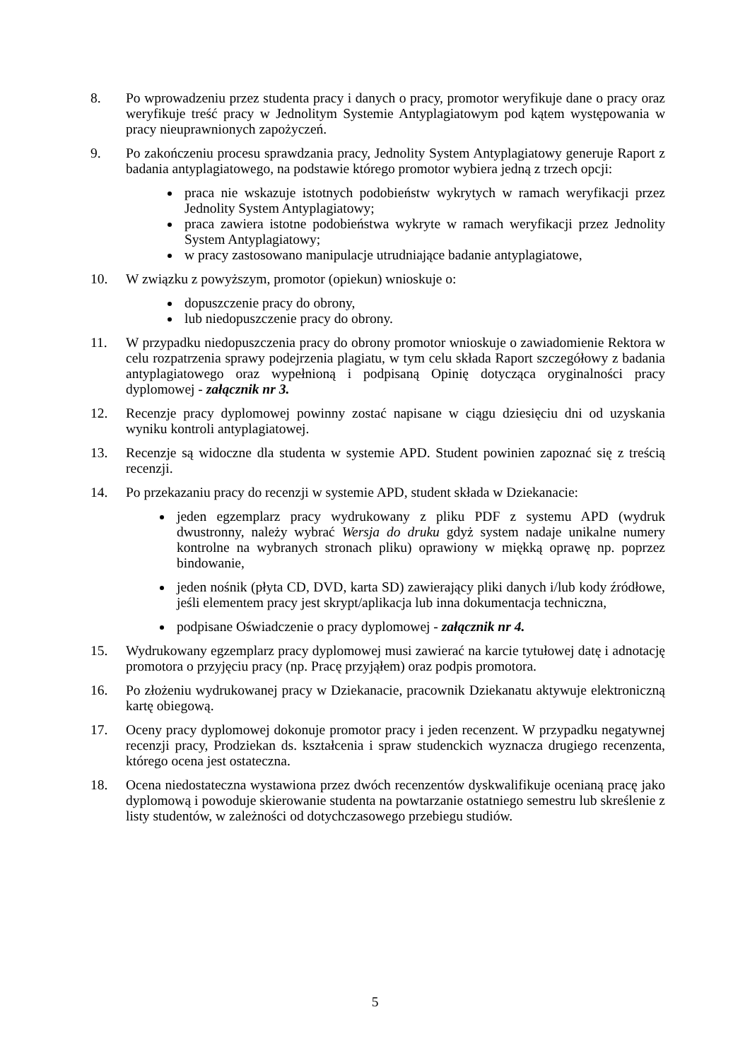8. Po wprowadzeniu przez studenta pracy i danych o pracy, promotor weryfikuje dane o pracy oraz weryfikuje treść pracy w Jednolitym Systemie Antyplagiatowym pod kątem występowania w pracy nieuprawnionych zapożyczeń.
9. Po zakończeniu procesu sprawdzania pracy, Jednolity System Antyplagiatowy generuje Raport z badania antyplagiatowego, na podstawie którego promotor wybiera jedną z trzech opcji:
praca nie wskazuje istotnych podobieństw wykrytych w ramach weryfikacji przez Jednolity System Antyplagiatowy;
praca zawiera istotne podobieństwa wykryte w ramach weryfikacji przez Jednolity System Antyplagiatowy;
w pracy zastosowano manipulacje utrudniające badanie antyplagiatowe,
10. W związku z powyższym, promotor (opiekun) wnioskuje o:
dopuszczenie pracy do obrony,
lub niedopuszczenie pracy do obrony.
11. W przypadku niedopuszczenia pracy do obrony promotor wnioskuje o zawiadomienie Rektora w celu rozpatrzenia sprawy podejrzenia plagiatu, w tym celu składa Raport szczegółowy z badania antyplagiatowego oraz wypełnioną i podpisaną Opinię dotycząca oryginalności pracy dyplomowej - załącznik nr 3.
12. Recenzje pracy dyplomowej powinny zostać napisane w ciągu dziesięciu dni od uzyskania wyniku kontroli antyplagiatowej.
13. Recenzje są widoczne dla studenta w systemie APD. Student powinien zapoznać się z treścią recenzji.
14. Po przekazaniu pracy do recenzji w systemie APD, student składa w Dziekanacie:
jeden egzemplarz pracy wydrukowany z pliku PDF z systemu APD (wydruk dwustronny, należy wybrać Wersja do druku gdyż system nadaje unikalne numery kontrolne na wybranych stronach pliku) oprawiony w miękką oprawę np. poprzez bindowanie,
jeden nośnik (płyta CD, DVD, karta SD) zawierający pliki danych i/lub kody źródłowe, jeśli elementem pracy jest skrypt/aplikacja lub inna dokumentacja techniczna,
podpisane Oświadczenie o pracy dyplomowej - załącznik nr 4.
15. Wydrukowany egzemplarz pracy dyplomowej musi zawierać na karcie tytułowej datę i adnotację promotora o przyjęciu pracy (np. Pracę przyjąłem) oraz podpis promotora.
16. Po złożeniu wydrukowanej pracy w Dziekanacie, pracownik Dziekanatu aktywuje elektroniczną kartę obiegową.
17. Oceny pracy dyplomowej dokonuje promotor pracy i jeden recenzent. W przypadku negatywnej recenzji pracy, Prodziekan ds. kształcenia i spraw studenckich wyznacza drugiego recenzenta, którego ocena jest ostateczna.
18. Ocena niedostateczna wystawiona przez dwóch recenzentów dyskwalifikuje ocenianą pracę jako dyplomową i powoduje skierowanie studenta na powtarzanie ostatniego semestru lub skreślenie z listy studentów, w zależności od dotychczasowego przebiegu studiów.
5